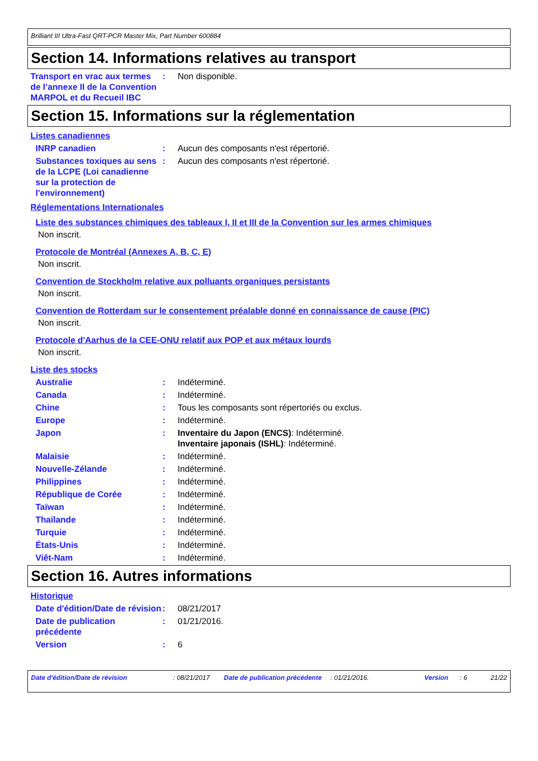Brilliant III Ultra-Fast QRT-PCR Master Mix, Part Number 600884
Section 14. Informations relatives au transport
Transport en vrac aux termes de l’annexe II de la Convention MARPOL et du Recueil IBC
: Non disponible.
Section 15. Informations sur la réglementation
Listes canadiennes
INRP canadien : Aucun des composants n'est répertorié.
Substances toxiques au sens de la LCPE (Loi canadienne sur la protection de l'environnement)
: Aucun des composants n'est répertorié.
Réglementations Internationales
Liste des substances chimiques des tableaux I, II et III de la Convention sur les armes chimiques
Non inscrit.
Protocole de Montréal (Annexes A, B, C, E)
Non inscrit.
Convention de Stockholm relative aux polluants organiques persistants
Non inscrit.
Convention de Rotterdam sur le consentement préalable donné en connaissance de cause (PIC)
Non inscrit.
Protocole d'Aarhus de la CEE-ONU relatif aux POP et aux métaux lourds
Non inscrit.
Liste des stocks
Australie : Indéterminé.
Canada : Indéterminé.
Chine : Tous les composants sont répertoriés ou exclus.
Europe : Indéterminé.
Japon : Inventaire du Japon (ENCS): Indéterminé.
Inventaire japonais (ISHL): Indéterminé.
Malaisie : Indéterminé.
Nouvelle-Zélande : Indéterminé.
Philippines : Indéterminé.
République de Corée : Indéterminé.
Taïwan : Indéterminé.
Thaïlande : Indéterminé.
Turquie : Indéterminé.
États-Unis : Indéterminé.
Viêt-Nam : Indéterminé.
Section 16. Autres informations
Historique
Date d'édition/Date de révision
: 08/21/2017
Date de publication précédente
: 01/21/2016.
Version : 6
Date d'édition/Date de révision : 08/21/2017 Date de publication précédente : 01/21/2016. Version : 6 21/22